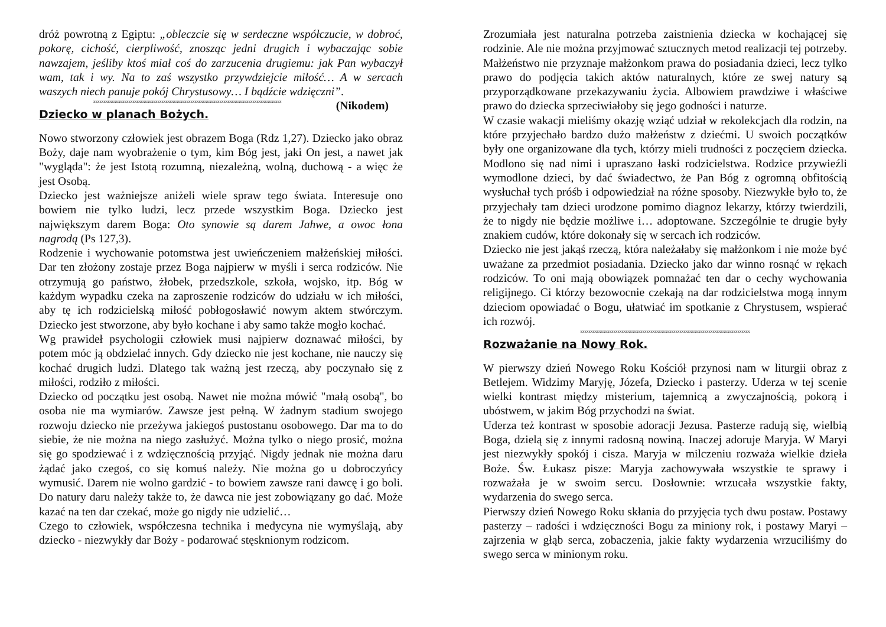dróż powrotną z Egiptu: „obleczcie się w serdeczne współczucie, w dobroć, pokorę, cichość, cierpliwość, znosząc jedni drugich i wybaczając sobie nawzajem, jeśliby ktoś miał coś do zarzucenia drugiemu: jak Pan wybaczył wam, tak i wy. Na to zaś wszystko przywdziejcie miłość… A w sercach waszych niech panuje pokój Chrystusowy… I bądźcie wdzięczni”. (Nikodem)
xxxxxxxxxxxxxxxxxxxxxxxxxxxxxxxxxxxxxxxxxxxxxxxxxxxxxxxxxxxxxxxxxxxxxxxxxxxxxxxxxxxxxxxxxxx
Dziecko w planach Bożych.
Nowo stworzony człowiek jest obrazem Boga (Rdz 1,27). Dziecko jako obraz Boży, daje nam wyobrażenie o tym, kim Bóg jest, jaki On jest, a nawet jak "wygląda": że jest Istotą rozumną, niezależną, wolną, duchową - a więc że jest Osobą.
Dziecko jest ważniejsze aniżeli wiele spraw tego świata. Interesuje ono bowiem nie tylko ludzi, lecz przede wszystkim Boga. Dziecko jest największym darem Boga: Oto synowie są darem Jahwe, a owoc łona nagrodą (Ps 127,3).
Rodzenie i wychowanie potomstwa jest uwieńczeniem małżeńskiej miłości. Dar ten złożony zostaje przez Boga najpierw w myśli i serca rodziców. Nie otrzymują go państwo, żłobek, przedszkole, szkoła, wojsko, itp. Bóg w każdym wypadku czeka na zaproszenie rodziców do udziału w ich miłości, aby tę ich rodzicielską miłość pobłogosławić nowym aktem stwórczym. Dziecko jest stworzone, aby było kochane i aby samo także mogło kochać.
Wg prawideł psychologii człowiek musi najpierw doznawać miłości, by potem móc ją obdzielać innych. Gdy dziecko nie jest kochane, nie nauczy się kochać drugich ludzi. Dlatego tak ważną jest rzeczą, aby poczynało się z miłości, rodziło z miłości.
Dziecko od początku jest osobą. Nawet nie można mówić "małą osobą", bo osoba nie ma wymiarów. Zawsze jest pełną. W żadnym stadium swojego rozwoju dziecko nie przeżywa jakiegoś pustostanu osobowego. Dar ma to do siebie, że nie można na niego zasłużyć. Można tylko o niego prosić, można się go spodziewać i z wdzięcznością przyjąć. Nigdy jednak nie można daru żądać jako czegoś, co się komuś należy. Nie można go u dobroczyńcy wymusić. Darem nie wolno gardzić - to bowiem zawsze rani dawcę i go boli. Do natury daru należy także to, że dawca nie jest zobowiązany go dać. Może kazać na ten dar czekać, może go nigdy nie udzielić…
Czego to człowiek, współczesna technika i medycyna nie wymyślają, aby dziecko - niezwykły dar Boży - podarować stęsknionym rodzicom.
Zrozumiała jest naturalna potrzeba zaistnienia dziecka w kochającej się rodzinie. Ale nie można przyjmować sztucznych metod realizacji tej potrzeby. Małżeństwo nie przyznaje małżonkom prawa do posiadania dzieci, lecz tylko prawo do podjęcia takich aktów naturalnych, które ze swej natury są przyporządkowane przekazywaniu życia. Albowiem prawdziwe i właściwe prawo do dziecka sprzeciwiałoby się jego godności i naturze.
W czasie wakacji mieliśmy okazję wziąć udział w rekolekcjach dla rodzin, na które przyjechało bardzo dużo małżeństw z dziećmi. U swoich początków były one organizowane dla tych, którzy mieli trudności z poczęciem dziecka. Modlono się nad nimi i upraszano łaski rodzicielstwa. Rodzice przywieźli wymodlone dzieci, by dać świadectwo, że Pan Bóg z ogromną obfitością wysłuchał tych próśb i odpowiedział na różne sposoby. Niezwykłe było to, że przyjechały tam dzieci urodzone pomimo diagnoz lekarzy, którzy twierdzili, że to nigdy nie będzie możliwe i… adoptowane. Szczególnie te drugie były znakiem cudów, które dokonały się w sercach ich rodziców.
Dziecko nie jest jakąś rzeczą, która należałaby się małżonkom i nie może być uważane za przedmiot posiadania. Dziecko jako dar winno rosnąć w rękach rodziców. To oni mają obowiązek pomnażać ten dar o cechy wychowania religijnego. Ci którzy bezowocnie czekają na dar rodzicielstwa mogą innym dzieciom opowiadać o Bogu, ułatwiać im spotkanie z Chrystusem, wspierać ich rozwój.
xxxxxxxxxxxxxxxxxxxxxxxxxxxxxxxxxxxxxxxxxxxxxxxxxxxxxxxxxxxxxxxxxxxxxxxxxxxxxxxxxx
Rozważanie na Nowy Rok.
W pierwszy dzień Nowego Roku Kościół przynosi nam w liturgii obraz z Betlejem. Widzimy Maryję, Józefa, Dziecko i pasterzy. Uderza w tej scenie wielki kontrast między misterium, tajemnicą a zwyczajnością, pokorą i ubóstwem, w jakim Bóg przychodzi na świat.
Uderza też kontrast w sposobie adoracji Jezusa. Pasterze radują się, wielbią Boga, dzielą się z innymi radosną nowiną. Inaczej adoruje Maryja. W Maryi jest niezwykły spokój i cisza. Maryja w milczeniu rozważa wielkie dzieła Boże. Św. Łukasz pisze: Maryja zachowywała wszystkie te sprawy i rozważała je w swoim sercu. Dosłownie: wrzucała wszystkie fakty, wydarzenia do swego serca.
Pierwszy dzień Nowego Roku skłania do przyjęcia tych dwu postaw. Postawy pasterzy – radości i wdzięczności Bogu za miniony rok, i postawy Maryi – zajrzenia w głąb serca, zobaczenia, jakie fakty wydarzenia wrzuciliśmy do swego serca w minionym roku.